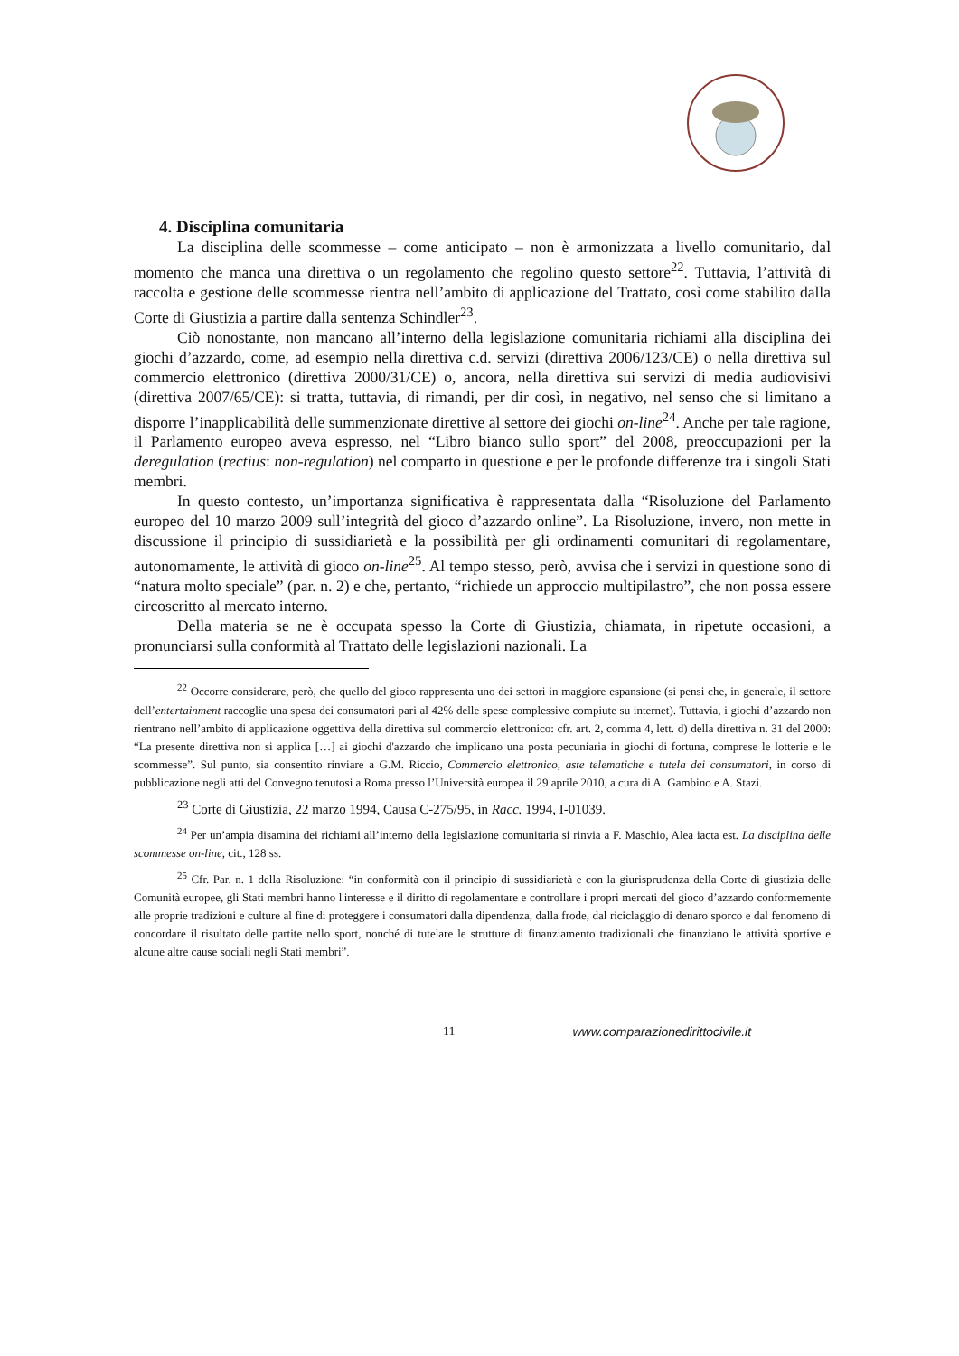4. Disciplina comunitaria
La disciplina delle scommesse – come anticipato – non è armonizzata a livello comunitario, dal momento che manca una direttiva o un regolamento che regolino questo settore<sup>22</sup>. Tuttavia, l’attività di raccolta e gestione delle scommesse rientra nell’ambito di applicazione del Trattato, così come stabilito dalla Corte di Giustizia a partire dalla sentenza Schindler<sup>23</sup>.
Ciò nonostante, non mancano all’interno della legislazione comunitaria richiami alla disciplina dei giochi d’azzardo, come, ad esempio nella direttiva c.d. servizi (direttiva 2006/123/CE) o nella direttiva sul commercio elettronico (direttiva 2000/31/CE) o, ancora, nella direttiva sui servizi di media audiovisivi (direttiva 2007/65/CE): si tratta, tuttavia, di rimandi, per dir così, in negativo, nel senso che si limitano a disporre l’inapplicabilità delle summenzionate direttive al settore dei giochi on-line<sup>24</sup>. Anche per tale ragione, il Parlamento europeo aveva espresso, nel “Libro bianco sullo sport” del 2008, preoccupazioni per la deregulation (rectius: non-regulation) nel comparto in questione e per le profonde differenze tra i singoli Stati membri.
In questo contesto, un’importanza significativa è rappresentata dalla “Risoluzione del Parlamento europeo del 10 marzo 2009 sull’integrità del gioco d’azzardo online”. La Risoluzione, invero, non mette in discussione il principio di sussidiarietà e la possibilità per gli ordinamenti comunitari di regolamentare, autonomamente, le attività di gioco on-line<sup>25</sup>. Al tempo stesso, però, avvisa che i servizi in questione sono di “natura molto speciale” (par. n. 2) e che, pertanto, “richiede un approccio multipilastro”, che non possa essere circoscritto al mercato interno.
Della materia se ne è occupata spesso la Corte di Giustizia, chiamata, in ripetute occasioni, a pronunciarsi sulla conformità al Trattato delle legislazioni nazionali. La
<sup>22</sup> Occorre considerare, però, che quello del gioco rappresenta uno dei settori in maggiore espansione (si pensi che, in generale, il settore dell’entertainment raccoglie una spesa dei consumatori pari al 42% delle spese complessive compiute su internet). Tuttavia, i giochi d’azzardo non rientrano nell’ambito di applicazione oggettiva della direttiva sul commercio elettronico: cfr. art. 2, comma 4, lett. d) della direttiva n. 31 del 2000: “La presente direttiva non si applica […] ai giochi d'azzardo che implicano una posta pecuniaria in giochi di fortuna, comprese le lotterie e le scommesse”. Sul punto, sia consentito rinviare a G.M. Riccio, Commercio elettronico, aste telematiche e tutela dei consumatori, in corso di pubblicazione negli atti del Convegno tenutosi a Roma presso l’Università europea il 29 aprile 2010, a cura di A. Gambino e A. Stazi.
<sup>23</sup> Corte di Giustizia, 22 marzo 1994, Causa C-275/95, in Racc. 1994, I-01039.
<sup>24</sup> Per un’ampia disamina dei richiami all’interno della legislazione comunitaria si rinvia a F. Maschio, Alea iacta est. La disciplina delle scommesse on-line, cit., 128 ss.
<sup>25</sup> Cfr. Par. n. 1 della Risoluzione: “in conformità con il principio di sussidiarietà e con la giurisprudenza della Corte di giustizia delle Comunità europee, gli Stati membri hanno l'interesse e il diritto di regolamentare e controllare i propri mercati del gioco d’azzardo conformemente alle proprie tradizioni e culture al fine di proteggere i consumatori dalla dipendenza, dalla frode, dal riciclaggio di denaro sporco e dal fenomeno di concordare il risultato delle partite nello sport, nonché di tutelare le strutture di finanziamento tradizionali che finanziano le attività sportive e alcune altre cause sociali negli Stati membri”.
11 www.comparazionedirittocivile.it